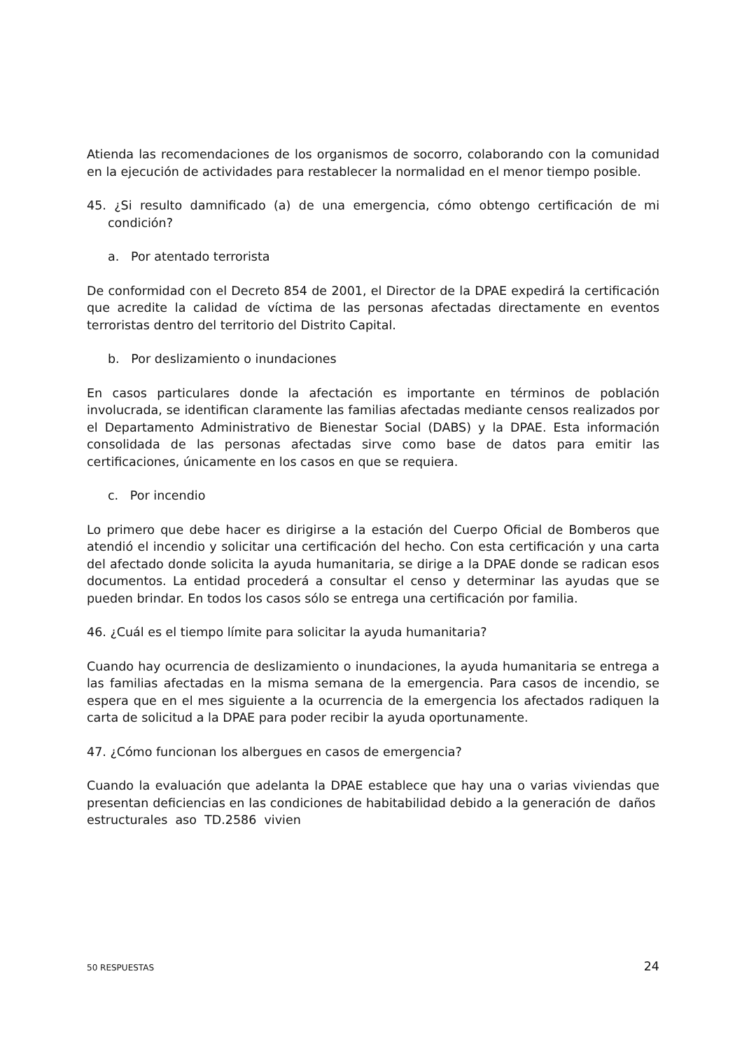Atienda las recomendaciones de los organismos de socorro, colaborando con la comunidad en la ejecución de actividades para restablecer la normalidad en el menor tiempo posible.
45. ¿Si resulto damnificado (a) de una emergencia, cómo obtengo certificación de mi condición?
a. Por atentado terrorista
De conformidad con el Decreto 854 de 2001, el Director de la DPAE expedirá la certificación que acredite la calidad de víctima de las personas afectadas directamente en eventos terroristas dentro del territorio del Distrito Capital.
b. Por deslizamiento o inundaciones
En casos particulares donde la afectación es importante en términos de población involucrada, se identifican claramente las familias afectadas mediante censos realizados por el Departamento Administrativo de Bienestar Social (DABS) y la DPAE. Esta información consolidada de las personas afectadas sirve como base de datos para emitir las certificaciones, únicamente en los casos en que se requiera.
c. Por incendio
Lo primero que debe hacer es dirigirse a la estación del Cuerpo Oficial de Bomberos que atendió el incendio y solicitar una certificación del hecho. Con esta certificación y una carta del afectado donde solicita la ayuda humanitaria, se dirige a la DPAE donde se radican esos documentos. La entidad procederá a consultar el censo y determinar las ayudas que se pueden brindar. En todos los casos sólo se entrega una certificación por familia.
46. ¿Cuál es el tiempo límite para solicitar la ayuda humanitaria?
Cuando hay ocurrencia de deslizamiento o inundaciones, la ayuda humanitaria se entrega a las familias afectadas en la misma semana de la emergencia. Para casos de incendio, se espera que en el mes siguiente a la ocurrencia de la emergencia los afectados radiquen la carta de solicitud a la DPAE para poder recibir la ayuda oportunamente.
47. ¿Cómo funcionan los albergues en casos de emergencia?
Cuando la evaluación que adelanta la DPAE establece que hay una o varias viviendas que presentan deficiencias en las condiciones de habitabilidad debido a la generación de daños estructurales aso TD.2586 vivien
50 RESPUESTAS 24